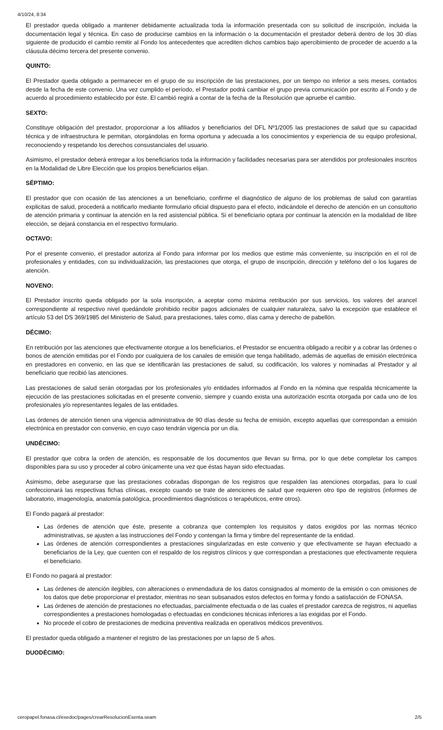4/10/24, 8:34
El prestador queda obligado a mantener debidamente actualizada toda la información presentada con su solicitud de inscripción, incluida la documentación legal y técnica. En caso de producirse cambios en la información o la documentación el prestador deberá dentro de los 30 días siguiente de producido el cambio remitir al Fondo los antecedentes que acrediten dichos cambios bajo apercibimiento de proceder de acuerdo a la cláusula décimo tercera del presente convenio.
QUINTO:
El Prestador queda obligado a permanecer en el grupo de su inscripción de las prestaciones, por un tiempo no inferior a seis meses, contados desde la fecha de este convenio. Una vez cumplido el período, el Prestador podrá cambiar el grupo previa comunicación por escrito al Fondo y de acuerdo al procedimiento establecido por éste. El cambió regirá a contar de la fecha de la Resolución que apruebe el cambio.
SEXTO:
Constituye obligación del prestador, proporcionar a los afiliados y beneficiarios del DFL Nº1/2005 las prestaciones de salud que su capacidad técnica y de infraestructura le permitan, otorgándolas en forma oportuna y adecuada a los conocimientos y experiencia de su equipo profesional, reconociendo y respetando los derechos consustanciales del usuario.
Asimismo, el prestador deberá entregar a los beneficiarios toda la información y facilidades necesarias para ser atendidos por profesionales inscritos en la Modalidad de Libre Elección que los propios beneficiarios elijan.
SÉPTIMO:
El prestador que con ocasión de las atenciones a un beneficiario, confirme el diagnóstico de alguno de los problemas de salud con garantías explicitas de salud, procederá a notificarlo mediante formulario oficial dispuesto para el efecto, indicándole el derecho de atención en un consultorio de atención primaria y continuar la atención en la red asistencial pública. Si el beneficiario optara por continuar la atención en la modalidad de libre elección, se dejará constancia en el respectivo formulario.
OCTAVO:
Por el presente convenio, el prestador autoriza al Fondo para informar por los medios que estime más conveniente, su inscripción en el rol de profesionales y entidades, con su individualización, las prestaciones que otorga, el grupo de inscripción, dirección y teléfono del o los lugares de atención.
NOVENO:
El Prestador inscrito queda obligado por la sola inscripción, a aceptar como máxima retribución por sus servicios, los valores del arancel correspondiente al respectivo nivel quedándole prohibido recibir pagos adicionales de cualquier naturaleza, salvo la excepción que establece el artículo 53 del DS 369/1985 del Ministerio de Salud, para prestaciones, tales como, días cama y derecho de pabellón.
DÉCIMO:
En retribución por las atenciones que efectivamente otorgue a los beneficiarios, el Prestador se encuentra obligado a recibir y a cobrar las órdenes o bonos de atención emitidas por el Fondo por cualquiera de los canales de emisión que tenga habilitado, además de aquellas de emisión electrónica en prestadores en convenio, en las que se identificarán las prestaciones de salud, su codificación, los valores y nominadas al Prestador y al beneficiario que recibió las atenciones.
Las prestaciones de salud serán otorgadas por los profesionales y/o entidades informados al Fondo en la nómina que respalda técnicamente la ejecución de las prestaciones solicitadas en el presente convenio, siempre y cuando exista una autorización escrita otorgada por cada uno de los profesionales y/o representantes legales de las entidades.
Las órdenes de atención tienen una vigencia administrativa de 90 días desde su fecha de emisión, excepto aquellas que correspondan a emisión electrónica en prestador con convenio, en cuyo caso tendrán vigencia por un día.
UNDÉCIMO:
El prestador que cobra la orden de atención, es responsable de los documentos que llevan su firma, por lo que debe completar los campos disponibles para su uso y proceder al cobro únicamente una vez que éstas hayan sido efectuadas.
Asimismo, debe asegurarse que las prestaciones cobradas dispongan de los registros que respalden las atenciones otorgadas, para lo cual confeccionará las respectivas fichas clínicas, excepto cuando se trate de atenciones de salud que requieren otro tipo de registros (informes de laboratorio, imagenología, anatomía patológica, procedimientos diagnósticos o terapéuticos, entre otros).
El Fondo pagará al prestador:
Las órdenes de atención que éste, presente a cobranza que contemplen los requisitos y datos exigidos por las normas técnico administrativas, se ajusten a las instrucciones del Fondo y contengan la firma y timbre del representante de la entidad.
Las órdenes de atención correspondientes a prestaciones singularizadas en este convenio y que efectivamente se hayan efectuado a beneficiarios de la Ley, que cuenten con el respaldo de los registros clínicos y que correspondan a prestaciones que efectivamente requiera el beneficiario.
El Fondo no pagará al prestador:
Las órdenes de atención ilegibles, con alteraciones o enmendadura de los datos consignados al momento de la emisión o con omisiones de los datos que debe proporcionar el prestador, mientras no sean subsanados estos defectos en forma y fondo a satisfacción de FONASA.
Las órdenes de atención de prestaciones no efectuadas, parcialmente efectuada o de las cuales el prestador carezca de registros, ni aquellas correspondientes a prestaciones homologadas o efectuadas en condiciones técnicas inferiores a las exigidas por el Fondo.
No procede el cobro de prestaciones de medicina preventiva realizada en operativos médicos preventivos.
El prestador queda obligado a mantener el registro de las prestaciones por un lapso de 5 años.
DUODÉCIMO:
ceropapel.fonasa.cl/exedoc/pages/crearResolucionExenta.seam 2/5